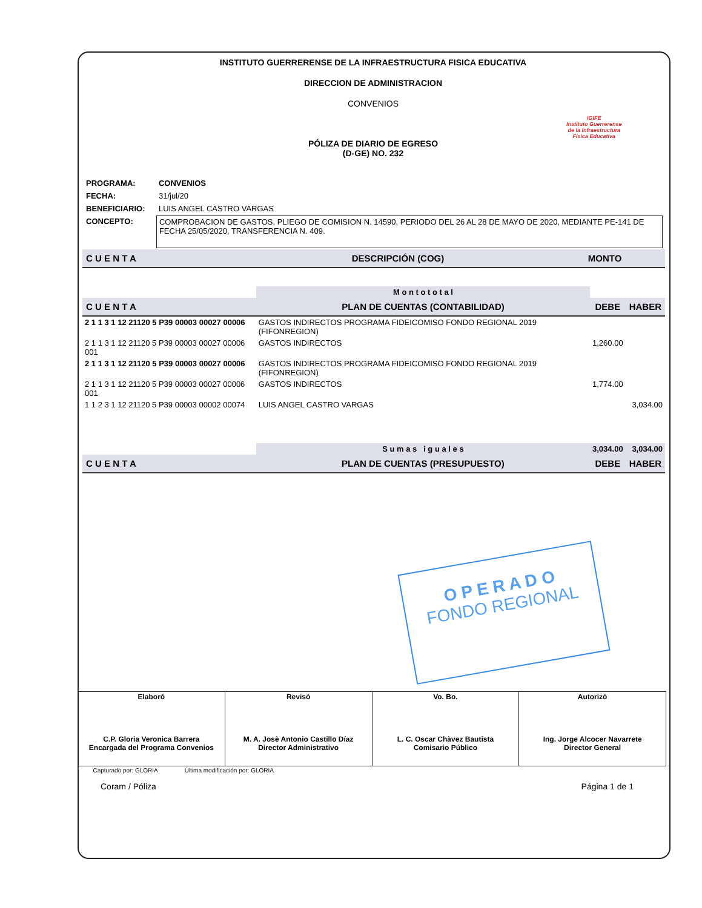INSTITUTO GUERRERENSE DE LA INFRAESTRUCTURA FISICA EDUCATIVA
DIRECCION DE ADMINISTRACION
CONVENIOS
IGIFE
Instituto Guerrerense
de la Infraestructura
Física Educativa
PÓLIZA DE DIARIO DE EGRESO
(D-GE) NO. 232
| PROGRAMA: | CONVENIOS |
| FECHA: | 31/jul/20 |
| BENEFICIARIO: | LUIS ANGEL CASTRO VARGAS |
| CONCEPTO: | COMPROBACION DE GASTOS, PLIEGO DE COMISION N. 14590, PERIODO DEL 26 AL 28 DE MAYO DE 2020, MEDIANTE PE-141 DE FECHA 25/05/2020, TRANSFERENCIA N. 409. |
| C U E N T A | DESCRIPCIÓN (COG) | MONTO |
| --- | --- | --- |
| | | M o n t o t o t a l | | |
| C U E N T A | PLAN DE CUENTAS (CONTABILIDAD) | | DEBE | HABER |
| 2 1 1 3 1 12 21120 5 P39 00003 00027 00006 | GASTOS INDIRECTOS PROGRAMA FIDEICOMISO FONDO REGIONAL 2019 (FIFONREGION) | | | |
| 2 1 1 3 1 12 21120 5 P39 00003 00027 00006 001 | GASTOS INDIRECTOS | | 1,260.00 | |
| 2 1 1 3 1 12 21120 5 P39 00003 00027 00006 | GASTOS INDIRECTOS PROGRAMA FIDEICOMISO FONDO REGIONAL 2019 (FIFONREGION) | | | |
| 2 1 1 3 1 12 21120 5 P39 00003 00027 00006 001 | GASTOS INDIRECTOS | | 1,774.00 | |
| 1 1 2 3 1 12 21120 5 P39 00003 00002 00074 | LUIS ANGEL CASTRO VARGAS | | | 3,034.00 |
| | | S u m a s i g u a l e s | 3,034.00 | 3,034.00 |
| C U E N T A | PLAN DE CUENTAS (PRESUPUESTO) | | DEBE | HABER |
O P E R A D O
FONDO REGIONAL
| Elaboró C.P. Gloria Veronica Barrera Encargada del Programa Convenios | Revisó M. A. Josè Antonio Castillo Díaz Director Administrativo | Vo. Bo. L. C. Oscar Chàvez Bautista Comisario Público | Autorizò Ing. Jorge Alcocer Navarrete Director General |
| Capturado por: GLORIA Última modificación por: GLORIA | | | |
Coram / Póliza Página 1 de 1